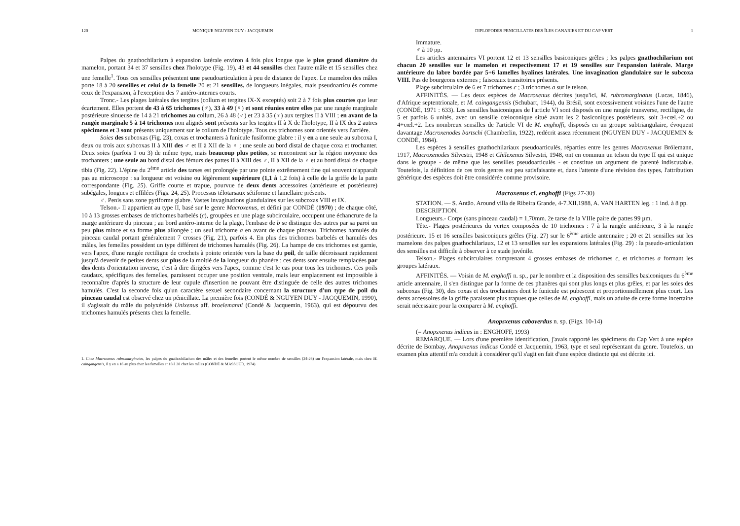120 MONIQUE NGUYEN DUY - JACQUEMIN
Palpes du gnathochilarium à expansion latérale environ 4 fois plus longue que le plus grand diamètre du mamelon, portant 34 et 37 sensilles chez l'holotype (Fig. 19), 43 et 44 sensilles chez l'autre mâle et 15 sensilles chez une femelle<sup>1</sup>. Tous ces sensilles présentent une pseudoarticulation à peu de distance de l'apex. Le mamelon des mâles porte 18 à 20 sensilles et celui de la femelle 20 et 21 sensilles. de longueurs inégales, mais pseudoarticulés comme ceux de l'expansion, à l'exception des 7 antéro-internes courts.
Tronc.- Les plages latérales des tergites (collum et tergites IX-X exceptés) soit 2 à 7 fois plus courtes que leur écartement. Elles portent de 43 à 65 trichomes (♂), 33 à 49 (♀) et sont réunies entre elles par une rangée marginale postérieure sinueuse de 14 à 21 trichomes au collum, 26 à 48 (♂) et 23 à 35 (♀) aux tergites II à VIII ; en avant de la rangée marginale 5 à 14 trichomes non alignés sont présents sur les tergites II à X de l'holotype, II à IX des 2 autres spécimens et 3 sont présents uniquement sur le collum de l'holotype. Tous ces trichomes sont orientés vers l'arrière.
Soies des subcoxas (Fig. 23), coxas et trochanters à funicule fusiforme glabre : il y en a une seule au subcoxa I, deux ou trois aux subcoxas II à XIII des ♂ et II à XII de la ♀ ; une seule au bord distal de chaque coxa et trochanter. Deux soies (parfois 1 ou 3) de même type, mais beaucoup plus petites, se rencontrent sur la région moyenne des trochanters ; une seule au bord distal des fémurs des pattes II à XIII des ♂, II à XII de la ♀ et au bord distal de chaque tibia (Fig. 22). L'épine du 2<sup>ème</sup> article des tarses est prolongée par une pointe extrêmement fine qui souvent n'apparaît pas au microscope : sa longueur est voisine ou légèrement supérieure (1,1 à 1,2 fois) à celle de la griffe de la patte correspondante (Fig. 25). Griffe courte et trapue, pourvue de deux dents accessoires (antérieure et postérieure) subégales, longues et effilées (Figs. 24, 25). Processus télotarsaux sétiforme et lamellaire présents.
♂. Penis sans zone pyriforme glabre. Vastes invaginations glandulaires sur les subcoxas VIII et IX.
Telson.- Il appartient au type II, basé sur le genre Macroxenus, et défini par CONDÉ (1970) ; de chaque côté, 10 à 13 grosses embases de trichomes barbelés (c), groupées en une plage subcirculaire, occupent une échancrure de la marge antérieure du pinceau ; au bord antéro-interne de la plage, l'embase de b se distingue des autres par sa paroi un peu plus mince et sa forme plus allongée ; un seul trichome a en avant de chaque pinceau. Trichomes hamulés du pinceau caudal portant généralement 7 crosses (Fig. 21), parfois 4. En plus des trichomes barbelés et hamulés des mâles, les femelles possèdent un type différent de trichomes hamulés (Fig. 26). La hampe de ces trichomes est garnie, vers l'apex, d'une rangée rectiligne de crochets à pointe orientée vers la base du poil, de taille décroissant rapidement jusqu'à devenir de petites dents sur plus de la moitié de la longueur du phanère : ces dents sont ensuite remplacées par des dents d'orientation inverse, c'est à dire dirigées vers l'apex, comme c'est le cas pour tous les trichomes. Ces poils caudaux, spécifiques des femelles, paraissent occuper une position ventrale, mais leur emplacement est impossible à reconnaître d'après la structure de leur cupule d'insertion ne pouvant être distinguée de celle des autres trichomes hamulés. C'est la seconde fois qu'un caractère sexuel secondaire concernant la structure d'un type de poil du pinceau caudal est observé chez un pénicillate. La première fois (CONDÉ & NGUYEN DUY - JACQUEMIN, 1990), il s'agissait du mâle du polyxénidé Unixenus aff. broelemanni (Condé & Jacquemin, 1963), qui est dépourvu des trichomes hamulés présents chez la femelle.
1. Chez Macroxenus rubromarginatus, les palpes du gnathochilarium des mâles et des femelles portent le même nombre de sensilles (24-26) sur l'expansion latérale, mais chez M. caingangensis, il y en a 16 au plus chez les femelles et 18 à 28 chez les mâles (CONDÉ & MASSOUD, 1974).
DIPLOPODES PENICILLATES DES ÎLES CANARIES ET DU CAP VERT 1
Immature.
♂ à 10 pp.
Les articles antennaires VI portent 12 et 13 sensilles basiconiques grêles ; les palpes gnathochilarium ont chacun 20 sensilles sur le mamelon et respectivement 17 et 19 sensilles sur l'expansion latérale. Marge antérieure du labre bordée par 5+6 lamelles hyalines latérales. Une invagination glandulaire sur le subcoxa VIII. Pas de bourgeons externes ; faisceaux transitoires présents.
Plage subcirculaire de 6 et 7 trichomes c ; 3 trichomes a sur le telson.
AFFINITÉS. — Les deux espèces de Macroxenus décrites jusqu'ici, M. rubromarginatus (Lucas, 1846), d'Afrique septentrionale, et M. caingangensis (Schubart, 1944), du Brésil, sont excessivement voisines l'une de l'autre (CONDÉ, 1971 : 633). Les sensilles basiconiques de l'article VI sont disposés en une rangée transverse, rectiligne, de 5 et parfois 6 unités, avec un sensille cœloconique situé avant les 2 basiconiques postérieurs, soit 3+cœl.+2 ou 4+cœl.+2. Les nombreux sensilles de l'article VI de M. enghoffi, disposés en un groupe subtriangulaire, évoquent davantage Macroxenodes bartschi (Chamberlin, 1922), redécrit assez récemment (NGUYEN DUY - JACQUEMIN & CONDÉ, 1984).
Les espèces à sensilles gnathochilariaux pseudoarticulés, réparties entre les genres Macroxenus Brölemann, 1917, Macroxenodes Silvestri, 1948 et Chilexenus Silvestri, 1948, ont en commun un telson du type II qui est unique dans le groupe - de même que les sensilles pseudoarticulés - et constitue un argument de parenté indiscutable. Toutefois, la définition de ces trois genres est peu satisfaisante et, dans l'attente d'une révision des types, l'attribution générique des espèces doit être considérée comme provisoire.
Macroxenus cf. enghoffi (Figs 27-30)
STATION. — S. Antão. Around villa de Ribeira Grande, 4-7.XII.1988, A. VAN HARTEN leg. : 1 ind. à 8 pp.
DESCRIPTION.
Longueurs.- Corps (sans pinceau caudal) = 1,70mm. 2e tarse de la VIIIe paire de pattes 99 µm.
Tête.- Plages postérieures du vertex composées de 10 trichomes : 7 à la rangée antérieure, 3 à la rangée postérieure. 15 et 16 sensilles basiconiques grêles (Fig. 27) sur le 6<sup>ème</sup> article antennaire ; 20 et 21 sensilles sur les mamelons des palpes gnathochilariaux, 12 et 13 sensilles sur les expansions latérales (Fig. 29) : la pseudo-articulation des sensilles est difficile à observer à ce stade juvénile.
Telson.- Plages subcirculaires comprenant 4 grosses embases de trichomes c, et trichomes a formant les groupes latéraux.
AFFINITÉS. — Voisin de M. enghoffi n. sp., par le nombre et la disposition des sensilles basiconiques du 6<sup>ème</sup> article antennaire, il s'en distingue par la forme de ces phanères qui sont plus longs et plus grêles, et par les soies des subcoxas (Fig. 30), des coxas et des trochanters dont le funicule est pubescent et proportionnellement plus court. Les dents accessoires de la griffe paraissent plus trapues que celles de M. enghoffi, mais un adulte de cette forme incertaine serait nécessaire pour la comparer à M. enghoffi.
Anopsxenus caboverdus n. sp. (Figs. 10-14)
(= Anopsxenus indicus in : ENGHOFF, 1993)
REMARQUE. — Lors d'une première identification, j'avais rapporté les spécimens du Cap Vert à une espèce décrite de Bombay, Anopsxenus indicus Condé et Jacquemin, 1963, type et seul représentant du genre. Toutefois, un examen plus attentif m'a conduit à considérer qu'il s'agit en fait d'une espèce distincte qui est décrite ici.